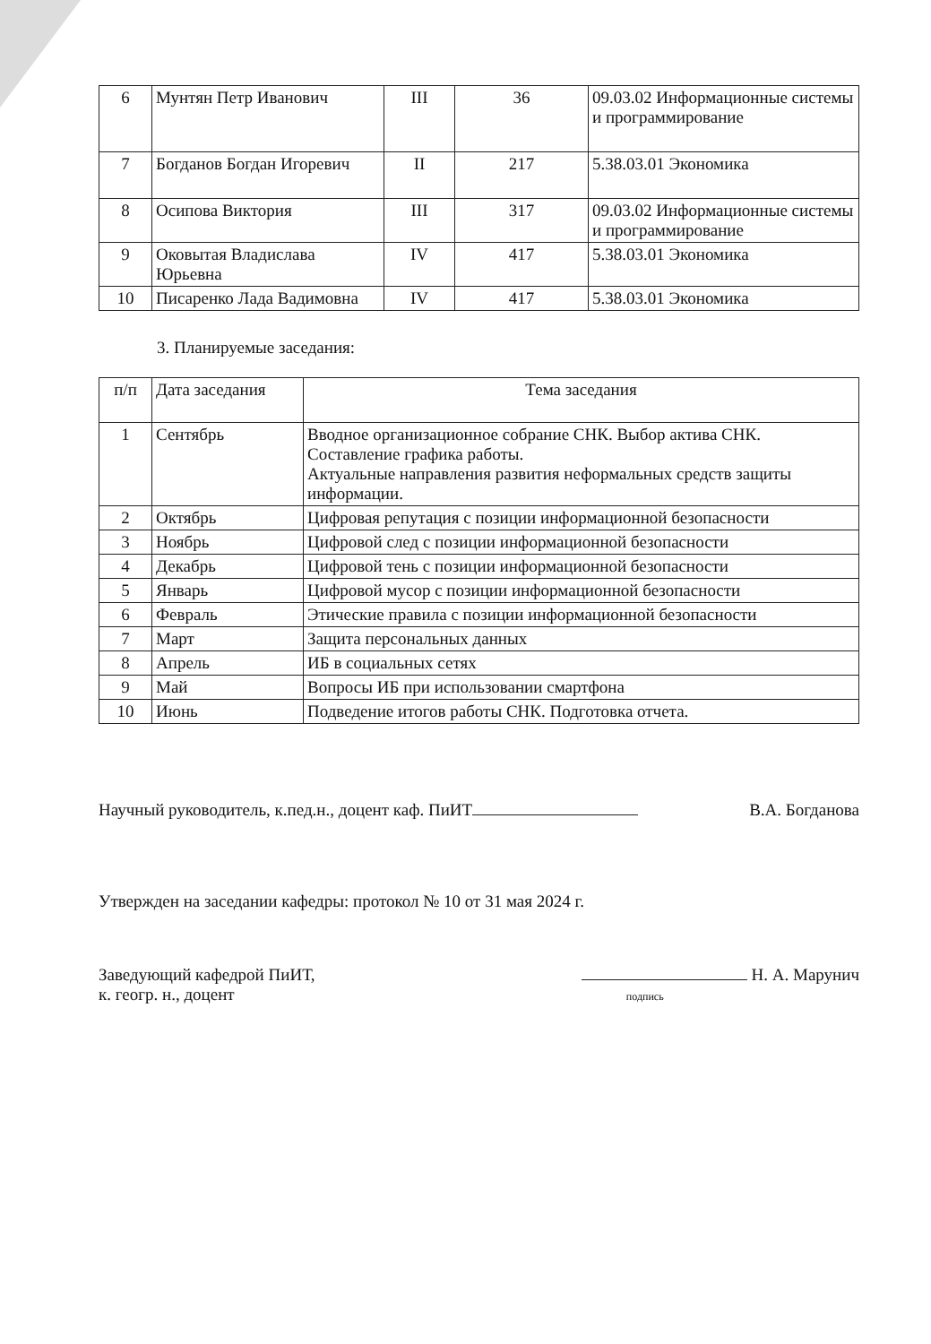| 6 | Мунтян Петр Иванович | III | 36 | 09.03.02 Информационные системы и программирование |
| 7 | Богданов Богдан Игоревич | II | 217 | 5.38.03.01 Экономика |
| 8 | Осипова Виктория | III | 317 | 09.03.02 Информационные системы и программирование |
| 9 | Оковытая Владислава Юрьевна | IV | 417 | 5.38.03.01 Экономика |
| 10 | Писаренко Лада Вадимовна | IV | 417 | 5.38.03.01 Экономика |
3. Планируемые заседания:
| п/п | Дата заседания | Тема заседания |
| --- | --- | --- |
| 1 | Сентябрь | Вводное организационное собрание СНК. Выбор актива СНК. Составление графика работы. Актуальные направления развития неформальных средств защиты информации. |
| 2 | Октябрь | Цифровая репутация с позиции информационной безопасности |
| 3 | Ноябрь | Цифровой след с позиции информационной безопасности |
| 4 | Декабрь | Цифровой тень с позиции информационной безопасности |
| 5 | Январь | Цифровой мусор с позиции информационной безопасности |
| 6 | Февраль | Этические правила с позиции информационной безопасности |
| 7 | Март | Защита персональных данных |
| 8 | Апрель | ИБ в социальных сетях |
| 9 | Май | Вопросы ИБ при использовании смартфона |
| 10 | Июнь | Подведение итогов работы СНК. Подготовка отчета. |
Научный руководитель, к.пед.н., доцент каф. ПиИТ В.А. Богданова
Утвержден на заседании кафедры: протокол № 10 от 31 мая 2024 г.
Заведующий кафедрой ПиИТ,
к. геогр. н., доцент Н. А. Марунич
подпись